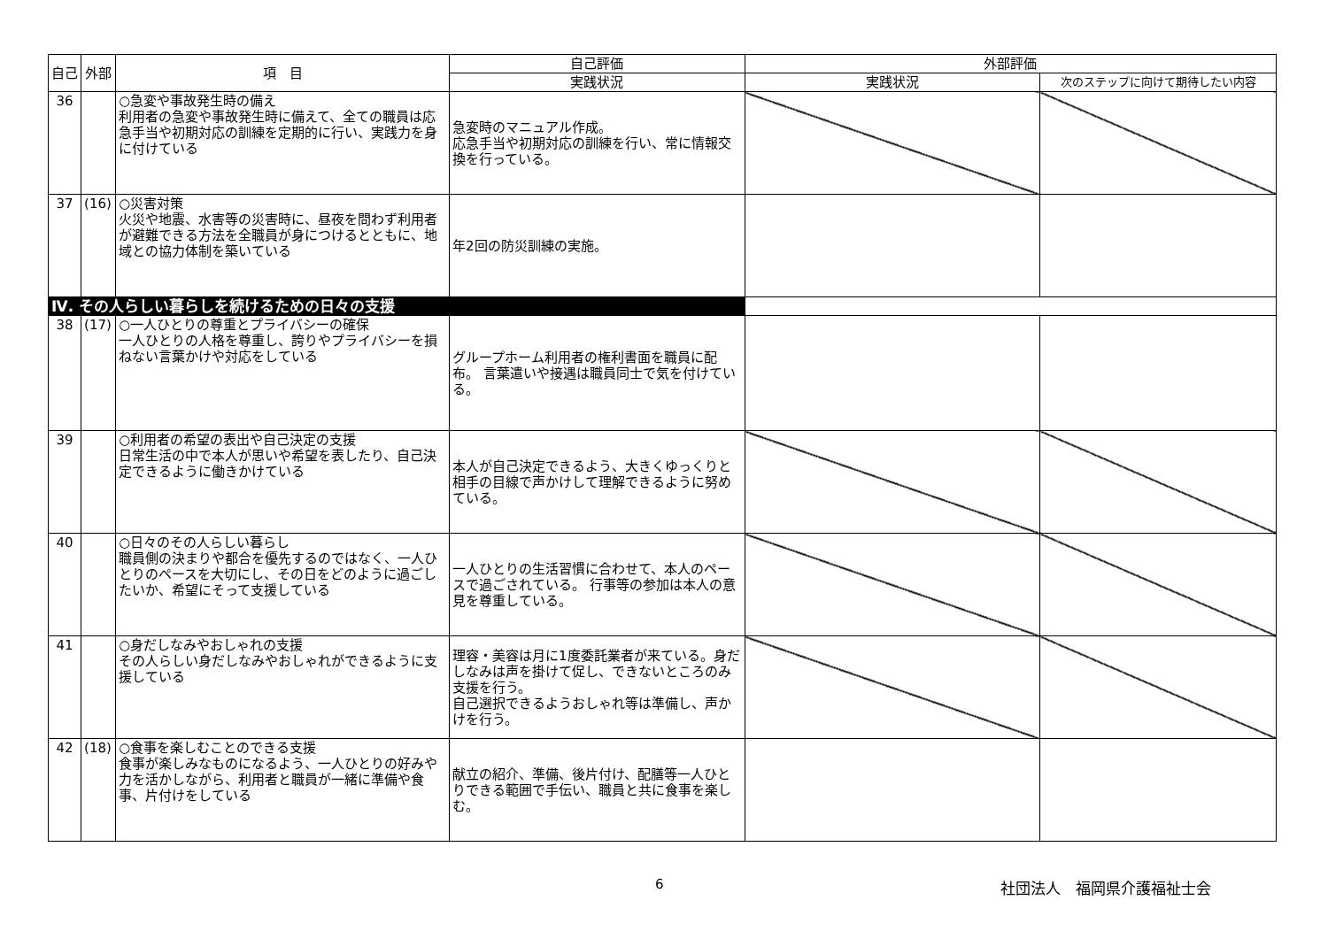| 自己 | 外部 | 項 目 | 自己評価 | 外部評価 | |
| --- | --- | --- | --- | --- | --- |
| | | | 実践状況 | 実践状況 | 次のステップに向けて期待したい内容 |
| 36 | | ○急変や事故発生時の備え 利用者の急変や事故発生時に備えて、全ての職員は応急手当や初期対応の訓練を定期的に行い、実践力を身に付けている | 急変時のマニュアル作成。 応急手当や初期対応の訓練を行い、常に情報交換を行っている。 | | |
| 37 | (16) | ○災害対策 火災や地震、水害等の災害時に、昼夜を問わず利用者が避難できる方法を全職員が身につけるとともに、地域との協力体制を築いている | 年2回の防災訓練の実施。 | | |
| Ⅳ. その人らしい暮らしを続けるための日々の支援 | | | | | |
| 38 | (17) | ○一人ひとりの尊重とプライバシーの確保 一人ひとりの人格を尊重し、誇りやプライバシーを損ねない言葉かけや対応をしている | グループホーム利用者の権利書面を職員に配布。 言葉遣いや接遇は職員同士で気を付けている。 | | |
| 39 | | ○利用者の希望の表出や自己決定の支援 日常生活の中で本人が思いや希望を表したり、自己決定できるように働きかけている | 本人が自己決定できるよう、大きくゆっくりと相手の目線で声かけして理解できるように努めている。 | | |
| 40 | | ○日々のその人らしい暮らし 職員側の決まりや都合を優先するのではなく、一人ひとりのペースを大切にし、その日をどのように過ごしたいか、希望にそって支援している | 一人ひとりの生活習慣に合わせて、本人のペースで過ごされている。 行事等の参加は本人の意見を尊重している。 | | |
| 41 | | ○身だしなみやおしゃれの支援 その人らしい身だしなみやおしゃれができるように支援している | 理容・美容は月に1度委託業者が来ている。身だしなみは声を掛けて促し、できないところのみ支援を行う。 自己選択できるようおしゃれ等は準備し、声かけを行う。 | | |
| 42 | (18) | ○食事を楽しむことのできる支援 食事が楽しみなものになるよう、一人ひとりの好みや力を活かしながら、利用者と職員が一緒に準備や食事、片付けをしている | 献立の紹介、準備、後片付け、配膳等一人ひとりできる範囲で手伝い、職員と共に食事を楽しむ。 | | |
6 社団法人　福岡県介護福祉士会